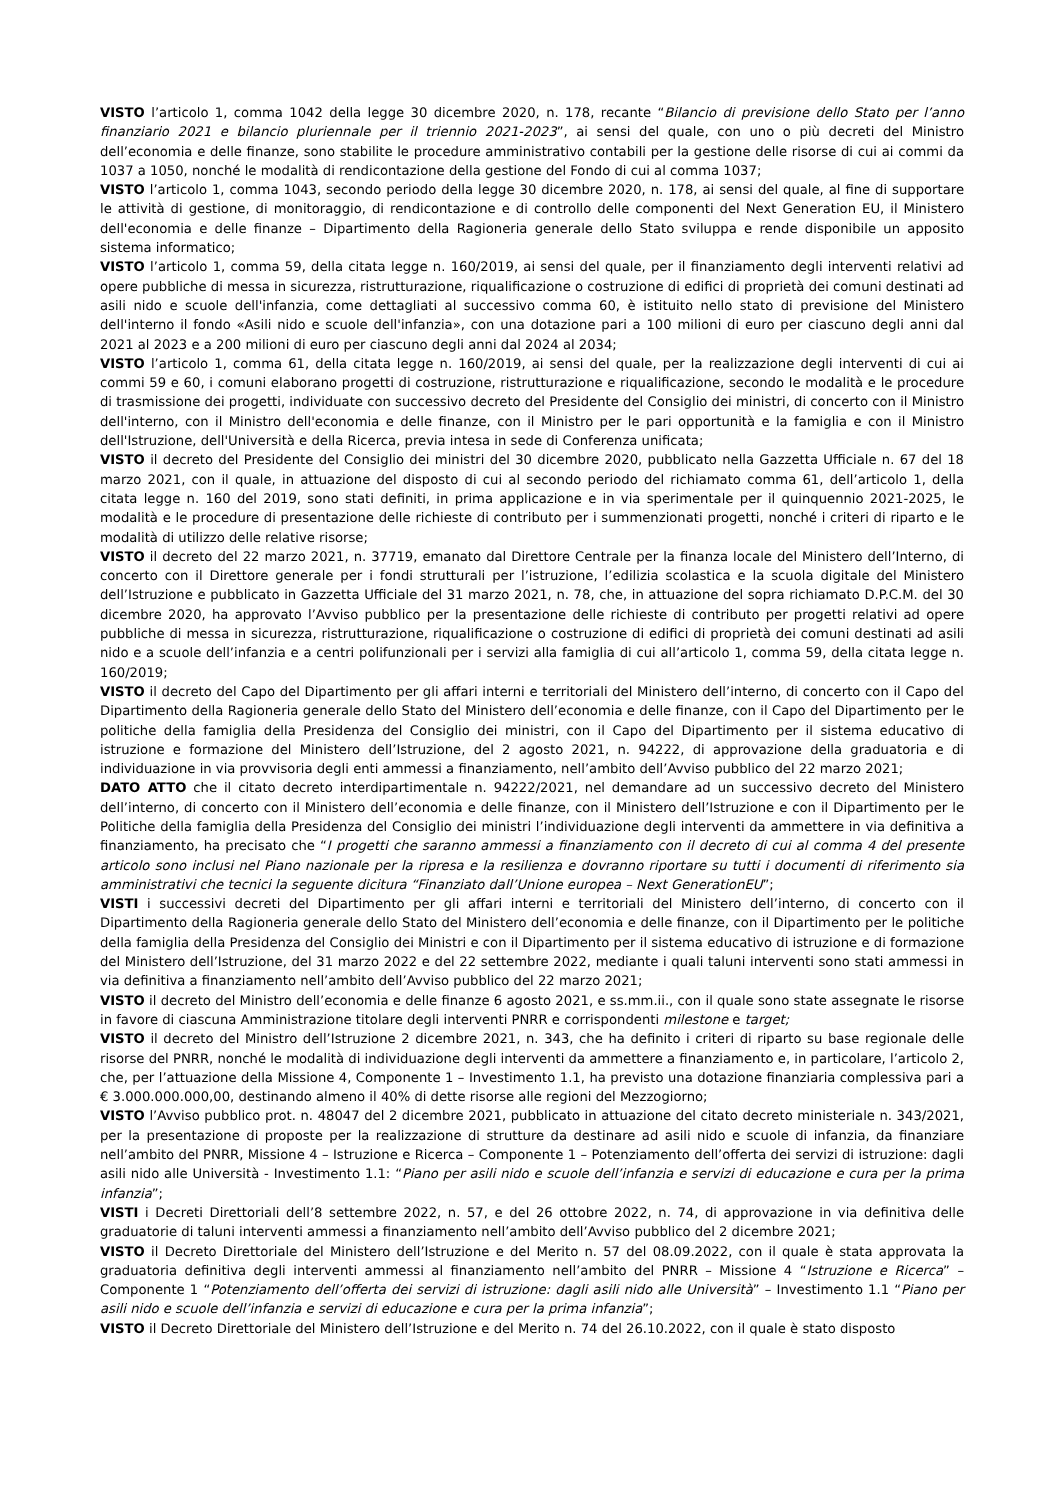VISTO l’articolo 1, comma 1042 della legge 30 dicembre 2020, n. 178, recante “Bilancio di previsione dello Stato per l’anno finanziario 2021 e bilancio pluriennale per il triennio 2021-2023”, ai sensi del quale, con uno o più decreti del Ministro dell’economia e delle finanze, sono stabilite le procedure amministrativo contabili per la gestione delle risorse di cui ai commi da 1037 a 1050, nonché le modalità di rendicontazione della gestione del Fondo di cui al comma 1037;
VISTO l’articolo 1, comma 1043, secondo periodo della legge 30 dicembre 2020, n. 178, ai sensi del quale, al fine di supportare le attività di gestione, di monitoraggio, di rendicontazione e di controllo delle componenti del Next Generation EU, il Ministero dell'economia e delle finanze – Dipartimento della Ragioneria generale dello Stato sviluppa e rende disponibile un apposito sistema informatico;
VISTO l’articolo 1, comma 59, della citata legge n. 160/2019, ai sensi del quale, per il finanziamento degli interventi relativi ad opere pubbliche di messa in sicurezza, ristrutturazione, riqualificazione o costruzione di edifici di proprietà dei comuni destinati ad asili nido e scuole dell'infanzia, come dettagliati al successivo comma 60, è istituito nello stato di previsione del Ministero dell'interno il fondo «Asili nido e scuole dell'infanzia», con una dotazione pari a 100 milioni di euro per ciascuno degli anni dal 2021 al 2023 e a 200 milioni di euro per ciascuno degli anni dal 2024 al 2034;
VISTO l’articolo 1, comma 61, della citata legge n. 160/2019, ai sensi del quale, per la realizzazione degli interventi di cui ai commi 59 e 60, i comuni elaborano progetti di costruzione, ristrutturazione e riqualificazione, secondo le modalità e le procedure di trasmissione dei progetti, individuate con successivo decreto del Presidente del Consiglio dei ministri, di concerto con il Ministro dell'interno, con il Ministro dell'economia e delle finanze, con il Ministro per le pari opportunità e la famiglia e con il Ministro dell'Istruzione, dell'Università e della Ricerca, previa intesa in sede di Conferenza unificata;
VISTO il decreto del Presidente del Consiglio dei ministri del 30 dicembre 2020, pubblicato nella Gazzetta Ufficiale n. 67 del 18 marzo 2021, con il quale, in attuazione del disposto di cui al secondo periodo del richiamato comma 61, dell’articolo 1, della citata legge n. 160 del 2019, sono stati definiti, in prima applicazione e in via sperimentale per il quinquennio 2021-2025, le modalità e le procedure di presentazione delle richieste di contributo per i summenzionati progetti, nonché i criteri di riparto e le modalità di utilizzo delle relative risorse;
VISTO il decreto del 22 marzo 2021, n. 37719, emanato dal Direttore Centrale per la finanza locale del Ministero dell’Interno, di concerto con il Direttore generale per i fondi strutturali per l’istruzione, l’edilizia scolastica e la scuola digitale del Ministero dell’Istruzione e pubblicato in Gazzetta Ufficiale del 31 marzo 2021, n. 78, che, in attuazione del sopra richiamato D.P.C.M. del 30 dicembre 2020, ha approvato l’Avviso pubblico per la presentazione delle richieste di contributo per progetti relativi ad opere pubbliche di messa in sicurezza, ristrutturazione, riqualificazione o costruzione di edifici di proprietà dei comuni destinati ad asili nido e a scuole dell’infanzia e a centri polifunzionali per i servizi alla famiglia di cui all’articolo 1, comma 59, della citata legge n. 160/2019;
VISTO il decreto del Capo del Dipartimento per gli affari interni e territoriali del Ministero dell’interno, di concerto con il Capo del Dipartimento della Ragioneria generale dello Stato del Ministero dell’economia e delle finanze, con il Capo del Dipartimento per le politiche della famiglia della Presidenza del Consiglio dei ministri, con il Capo del Dipartimento per il sistema educativo di istruzione e formazione del Ministero dell’Istruzione, del 2 agosto 2021, n. 94222, di approvazione della graduatoria e di individuazione in via provvisoria degli enti ammessi a finanziamento, nell’ambito dell’Avviso pubblico del 22 marzo 2021;
DATO ATTO che il citato decreto interdipartimentale n. 94222/2021, nel demandare ad un successivo decreto del Ministero dell’interno, di concerto con il Ministero dell’economia e delle finanze, con il Ministero dell’Istruzione e con il Dipartimento per le Politiche della famiglia della Presidenza del Consiglio dei ministri l’individuazione degli interventi da ammettere in via definitiva a finanziamento, ha precisato che “I progetti che saranno ammessi a finanziamento con il decreto di cui al comma 4 del presente articolo sono inclusi nel Piano nazionale per la ripresa e la resilienza e dovranno riportare su tutti i documenti di riferimento sia amministrativi che tecnici la seguente dicitura “Finanziato dall’Unione europea – Next GenerationEU”;
VISTI i successivi decreti del Dipartimento per gli affari interni e territoriali del Ministero dell’interno, di concerto con il Dipartimento della Ragioneria generale dello Stato del Ministero dell’economia e delle finanze, con il Dipartimento per le politiche della famiglia della Presidenza del Consiglio dei Ministri e con il Dipartimento per il sistema educativo di istruzione e di formazione del Ministero dell’Istruzione, del 31 marzo 2022 e del 22 settembre 2022, mediante i quali taluni interventi sono stati ammessi in via definitiva a finanziamento nell’ambito dell’Avviso pubblico del 22 marzo 2021;
VISTO il decreto del Ministro dell’economia e delle finanze 6 agosto 2021, e ss.mm.ii., con il quale sono state assegnate le risorse in favore di ciascuna Amministrazione titolare degli interventi PNRR e corrispondenti milestone e target;
VISTO il decreto del Ministro dell’Istruzione 2 dicembre 2021, n. 343, che ha definito i criteri di riparto su base regionale delle risorse del PNRR, nonché le modalità di individuazione degli interventi da ammettere a finanziamento e, in particolare, l’articolo 2, che, per l’attuazione della Missione 4, Componente 1 – Investimento 1.1, ha previsto una dotazione finanziaria complessiva pari a € 3.000.000.000,00, destinando almeno il 40% di dette risorse alle regioni del Mezzogiorno;
VISTO l’Avviso pubblico prot. n. 48047 del 2 dicembre 2021, pubblicato in attuazione del citato decreto ministeriale n. 343/2021, per la presentazione di proposte per la realizzazione di strutture da destinare ad asili nido e scuole di infanzia, da finanziare nell’ambito del PNRR, Missione 4 – Istruzione e Ricerca – Componente 1 – Potenziamento dell’offerta dei servizi di istruzione: dagli asili nido alle Università - Investimento 1.1: “Piano per asili nido e scuole dell’infanzia e servizi di educazione e cura per la prima infanzia”;
VISTI i Decreti Direttoriali dell’8 settembre 2022, n. 57, e del 26 ottobre 2022, n. 74, di approvazione in via definitiva delle graduatorie di taluni interventi ammessi a finanziamento nell’ambito dell’Avviso pubblico del 2 dicembre 2021;
VISTO il Decreto Direttoriale del Ministero dell’Istruzione e del Merito n. 57 del 08.09.2022, con il quale è stata approvata la graduatoria definitiva degli interventi ammessi al finanziamento nell’ambito del PNRR – Missione 4 “Istruzione e Ricerca” – Componente 1 “Potenziamento dell’offerta dei servizi di istruzione: dagli asili nido alle Università” – Investimento 1.1 “Piano per asili nido e scuole dell’infanzia e servizi di educazione e cura per la prima infanzia”;
VISTO il Decreto Direttoriale del Ministero dell’Istruzione e del Merito n. 74 del 26.10.2022, con il quale è stato disposto